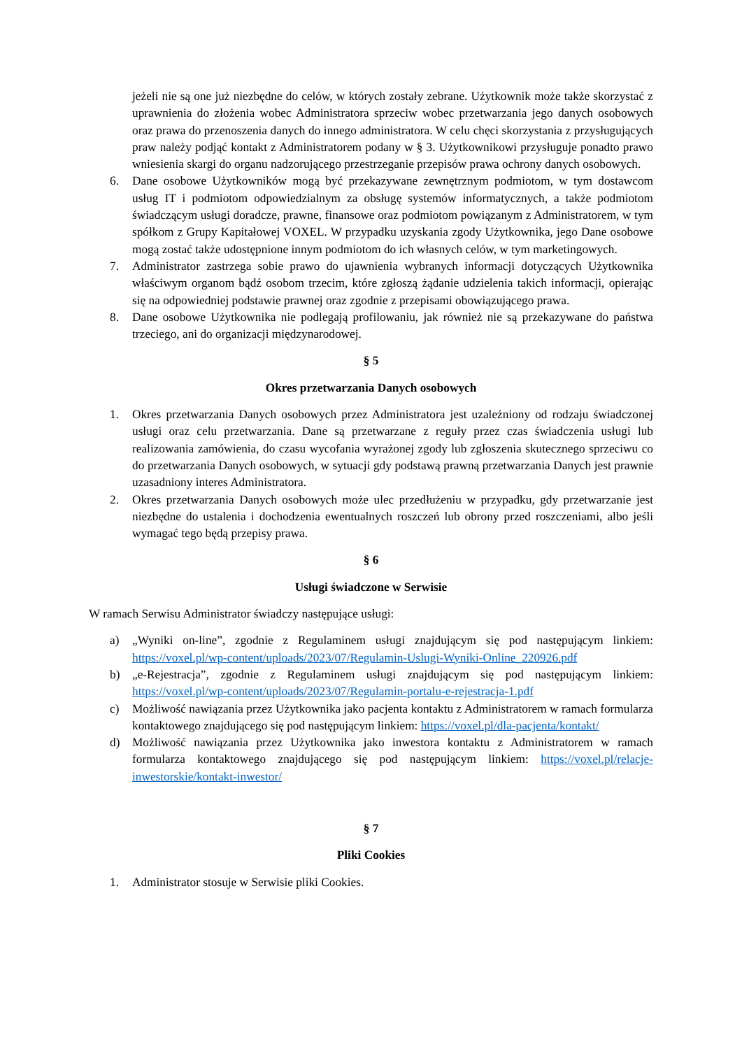jeżeli nie są one już niezbędne do celów, w których zostały zebrane. Użytkownik może także skorzystać z uprawnienia do złożenia wobec Administratora sprzeciw wobec przetwarzania jego danych osobowych oraz prawa do przenoszenia danych do innego administratora. W celu chęci skorzystania z przysługujących praw należy podjąć kontakt z Administratorem podany w § 3. Użytkownikowi przysługuje ponadto prawo wniesienia skargi do organu nadzorującego przestrzeganie przepisów prawa ochrony danych osobowych.
6. Dane osobowe Użytkowników mogą być przekazywane zewnętrznym podmiotom, w tym dostawcom usług IT i podmiotom odpowiedzialnym za obsługę systemów informatycznych, a także podmiotom świadczącym usługi doradcze, prawne, finansowe oraz podmiotom powiązanym z Administratorem, w tym spółkom z Grupy Kapitałowej VOXEL. W przypadku uzyskania zgody Użytkownika, jego Dane osobowe mogą zostać także udostępnione innym podmiotom do ich własnych celów, w tym marketingowych.
7. Administrator zastrzega sobie prawo do ujawnienia wybranych informacji dotyczących Użytkownika właściwym organom bądź osobom trzecim, które zgłoszą żądanie udzielenia takich informacji, opierając się na odpowiedniej podstawie prawnej oraz zgodnie z przepisami obowiązującego prawa.
8. Dane osobowe Użytkownika nie podlegają profilowaniu, jak również nie są przekazywane do państwa trzeciego, ani do organizacji międzynarodowej.
§ 5
Okres przetwarzania Danych osobowych
1. Okres przetwarzania Danych osobowych przez Administratora jest uzależniony od rodzaju świadczonej usługi oraz celu przetwarzania. Dane są przetwarzane z reguły przez czas świadczenia usługi lub realizowania zamówienia, do czasu wycofania wyrażonej zgody lub zgłoszenia skutecznego sprzeciwu co do przetwarzania Danych osobowych, w sytuacji gdy podstawą prawną przetwarzania Danych jest prawnie uzasadniony interes Administratora.
2. Okres przetwarzania Danych osobowych może ulec przedłużeniu w przypadku, gdy przetwarzanie jest niezbędne do ustalenia i dochodzenia ewentualnych roszczeń lub obrony przed roszczeniami, albo jeśli wymagać tego będą przepisy prawa.
§ 6
Usługi świadczone w Serwisie
W ramach Serwisu Administrator świadczy następujące usługi:
a) „Wyniki on-line”, zgodnie z Regulaminem usługi znajdującym się pod następującym linkiem: https://voxel.pl/wp-content/uploads/2023/07/Regulamin-Uslugi-Wyniki-Online_220926.pdf
b) „e-Rejestracja”, zgodnie z Regulaminem usługi znajdującym się pod następującym linkiem: https://voxel.pl/wp-content/uploads/2023/07/Regulamin-portalu-e-rejestracja-1.pdf
c) Możliwość nawiązania przez Użytkownika jako pacjenta kontaktu z Administratorem w ramach formularza kontaktowego znajdującego się pod następującym linkiem: https://voxel.pl/dla-pacjenta/kontakt/
d) Możliwość nawiązania przez Użytkownika jako inwestora kontaktu z Administratorem w ramach formularza kontaktowego znajdującego się pod następującym linkiem: https://voxel.pl/relacje-inwestorskie/kontakt-inwestor/
§ 7
Pliki Cookies
1. Administrator stosuje w Serwisie pliki Cookies.